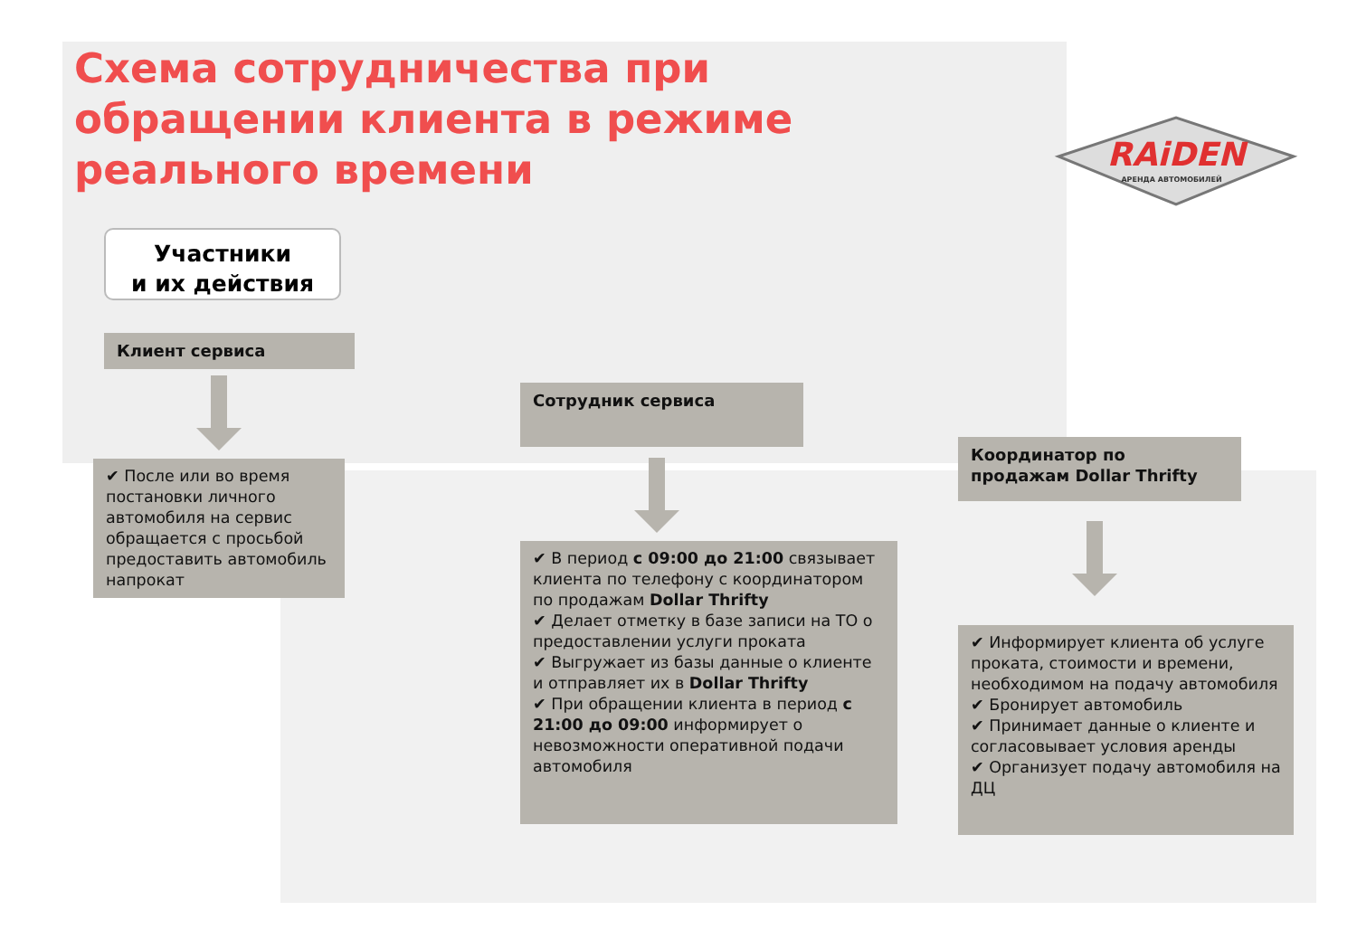Схема сотрудничества при
обращении клиента в режиме
реального времени
RAiDEN
АРЕНДА АВТОМОБИЛЕЙ
Участники
и их действия
Клиент сервиса
✔ После или во время постановки личного автомобиля на сервис обращается с просьбой предоставить автомобиль напрокат
Сотрудник сервиса
✔ В период с 09:00 до 21:00 связывает клиента по телефону с координатором по продажам Dollar Thrifty
✔ Делает отметку в базе записи на ТО о предоставлении услуги проката
✔ Выгружает из базы данные о клиенте и отправляет их в Dollar Thrifty
✔ При обращении клиента в период с 21:00 до 09:00 информирует о невозможности оперативной подачи автомобиля
Координатор по продажам Dollar Thrifty
✔ Информирует клиента об услуге проката, стоимости и времени, необходимом на подачу автомобиля
✔ Бронирует автомобиль
✔ Принимает данные о клиенте и согласовывает условия аренды
✔ Организует подачу автомобиля на ДЦ